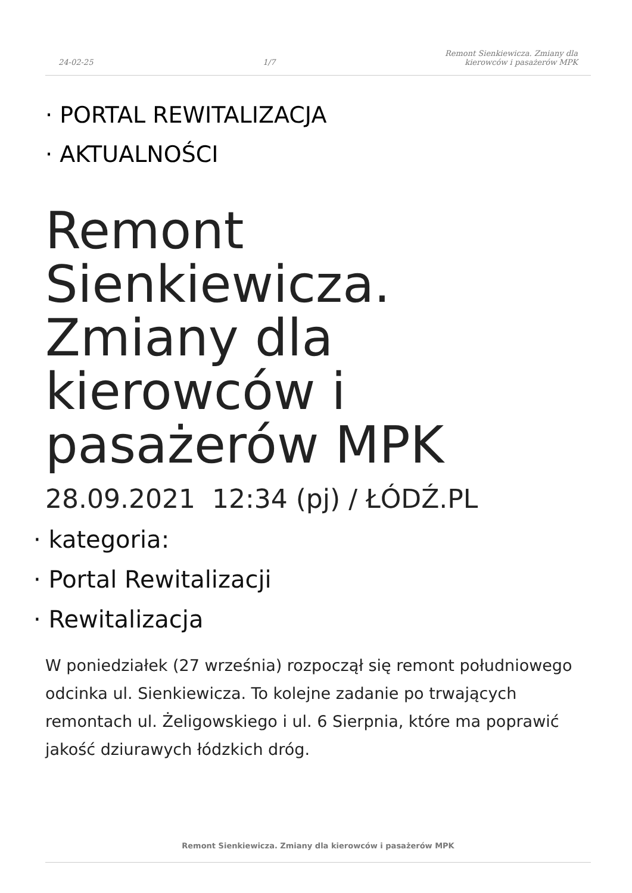24-02-25
1/7
Remont Sienkiewicza. Zmiany dla
kierowców i pasażerów MPK
· PORTAL REWITALIZACJA
· AKTUALNOŚCI
Remont Sienkiewicza. Zmiany dla kierowców i pasażerów MPK
28.09.2021 12:34 (pj) / ŁÓDŹ.PL
· kategoria:
· Portal Rewitalizacji
· Rewitalizacja
W poniedziałek (27 września) rozpoczął się remont południowego odcinka ul. Sienkiewicza. To kolejne zadanie po trwających remontach ul. Żeligowskiego i ul. 6 Sierpnia, które ma poprawić jakość dziurawych łódzkich dróg.
Remont Sienkiewicza. Zmiany dla kierowców i pasażerów MPK